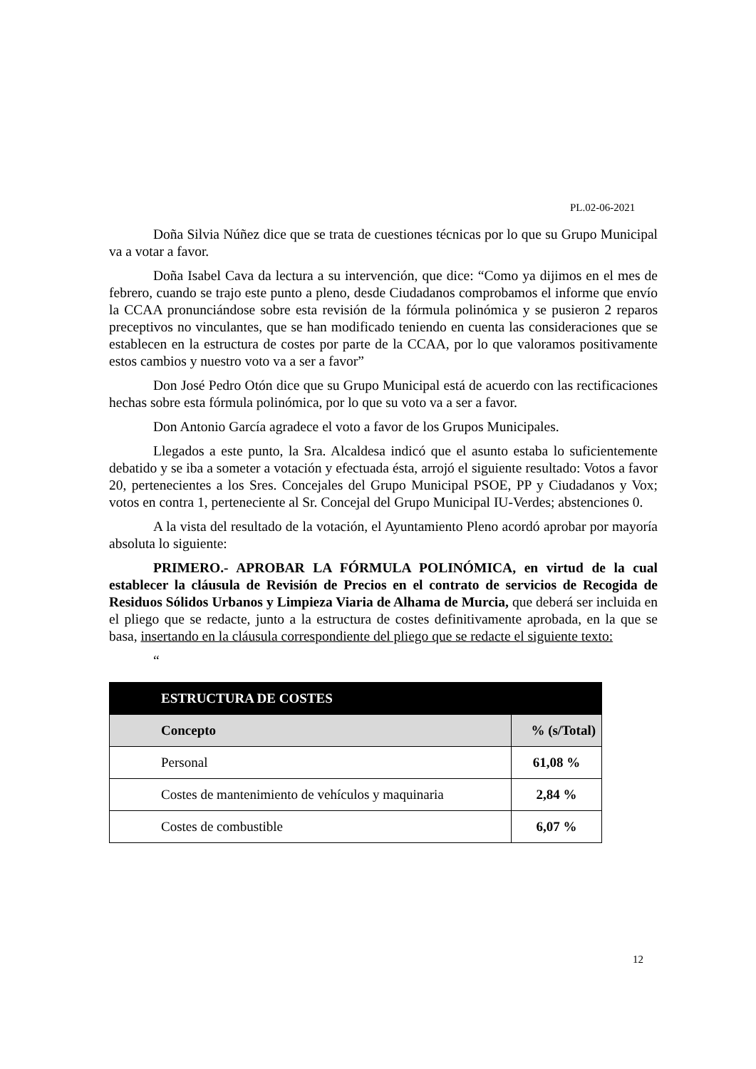PL.02-06-2021
Doña Silvia Núñez dice que se trata de cuestiones técnicas por lo que su Grupo Municipal va a votar a favor.
Doña Isabel Cava da lectura a su intervención, que dice: “Como ya dijimos en el mes de febrero, cuando se trajo este punto a pleno, desde Ciudadanos comprobamos el informe que envío la CCAA pronunciándose sobre esta revisión de la fórmula polinómica y se pusieron 2 reparos preceptivos no vinculantes, que se han modificado teniendo en cuenta las consideraciones que se establecen en la estructura de costes por parte de la CCAA, por lo que valoramos positivamente estos cambios y nuestro voto va a ser a favor”
Don José Pedro Otón dice que su Grupo Municipal está de acuerdo con las rectificaciones hechas sobre esta fórmula polinómica, por lo que su voto va a ser a favor.
Don Antonio García agradece el voto a favor de los Grupos Municipales.
Llegados a este punto, la Sra. Alcaldesa indicó que el asunto estaba lo suficientemente debatido y se iba a someter a votación y efectuada ésta, arrojó el siguiente resultado: Votos a favor 20, pertenecientes a los Sres. Concejales del Grupo Municipal PSOE, PP y Ciudadanos y Vox; votos en contra 1, perteneciente al Sr. Concejal del Grupo Municipal IU-Verdes; abstenciones 0.
A la vista del resultado de la votación, el Ayuntamiento Pleno acordó aprobar por mayoría absoluta lo siguiente:
PRIMERO.- APROBAR LA FÓRMULA POLINÓMICA, en virtud de la cual establecer la cláusula de Revisión de Precios en el contrato de servicios de Recogida de Residuos Sólidos Urbanos y Limpieza Viaria de Alhama de Murcia, que deberá ser incluida en el pliego que se redacte, junto a la estructura de costes definitivamente aprobada, en la que se basa, insertando en la cláusula correspondiente del pliego que se redacte el siguiente texto:
“
| ESTRUCTURA DE COSTES | |
| --- | --- |
| Concepto | % (s/Total) |
| Personal | 61,08 % |
| Costes de mantenimiento de vehículos y maquinaria | 2,84 % |
| Costes de combustible | 6,07 % |
12